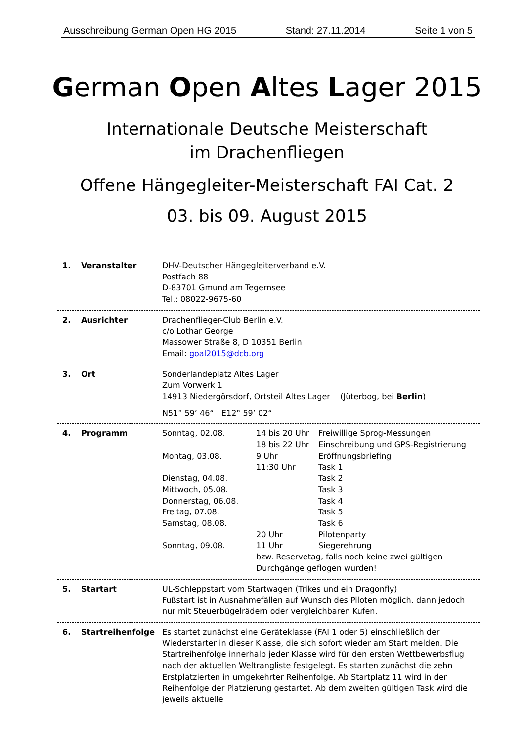Ausschreibung German Open HG 2015 Stand: 27.11.2014 Seite 1 von 5
German Open Altes Lager 2015
Internationale Deutsche Meisterschaft
im Drachenfliegen
Offene Hängegleiter-Meisterschaft FAI Cat. 2
03. bis 09. August 2015
1. Veranstalter DHV-Deutscher Hängegleiterverband e.V.
Postfach 88
D-83701 Gmund am Tegernsee
Tel.: 08022-9675-60
2. Ausrichter Drachenflieger-Club Berlin e.V.
c/o Lothar George
Massower Straße 8, D 10351 Berlin
Email: goal2015@dcb.org
3. Ort Sonderlandeplatz Altes Lager
Zum Vorwerk 1
14913 Niedergörsdorf, Ortsteil Altes Lager (Jüterbog, bei Berlin)
N51° 59’ 46“ E12° 59’ 02“
4. Programm
| Sonntag, 02.08. | 14 bis 20 Uhr | Freiwillige Sprog-Messungen |
| | 18 bis 22 Uhr | Einschreibung und GPS-Registrierung |
| Montag, 03.08. | 9 Uhr | Eröffnungsbriefing |
| | 11:30 Uhr | Task 1 |
| Dienstag, 04.08. | | Task 2 |
| Mittwoch, 05.08. | | Task 3 |
| Donnerstag, 06.08. | | Task 4 |
| Freitag, 07.08. | | Task 5 |
| Samstag, 08.08. | | Task 6 |
| | 20 Uhr | Pilotenparty |
| Sonntag, 09.08. | 11 Uhr | Siegerehrung |
| | bzw. Reservetag, falls noch keine zwei gültigen Durchgänge geflogen wurden! | |
5. Startart UL-Schleppstart vom Startwagen (Trikes und ein Dragonfly)
Fußstart ist in Ausnahmefällen auf Wunsch des Piloten möglich, dann jedoch nur mit Steuerbügelrädern oder vergleichbaren Kufen.
6. Startreihenfolge Es startet zunächst eine Geräteklasse (FAI 1 oder 5) einschließlich der Wiederstarter in dieser Klasse, die sich sofort wieder am Start melden. Die Startreihenfolge innerhalb jeder Klasse wird für den ersten Wettbewerbsflug nach der aktuellen Weltrangliste festgelegt. Es starten zunächst die zehn Erstplatzierten in umgekehrter Reihenfolge. Ab Startplatz 11 wird in der Reihenfolge der Platzierung gestartet. Ab dem zweiten gültigen Task wird die jeweils aktuelle